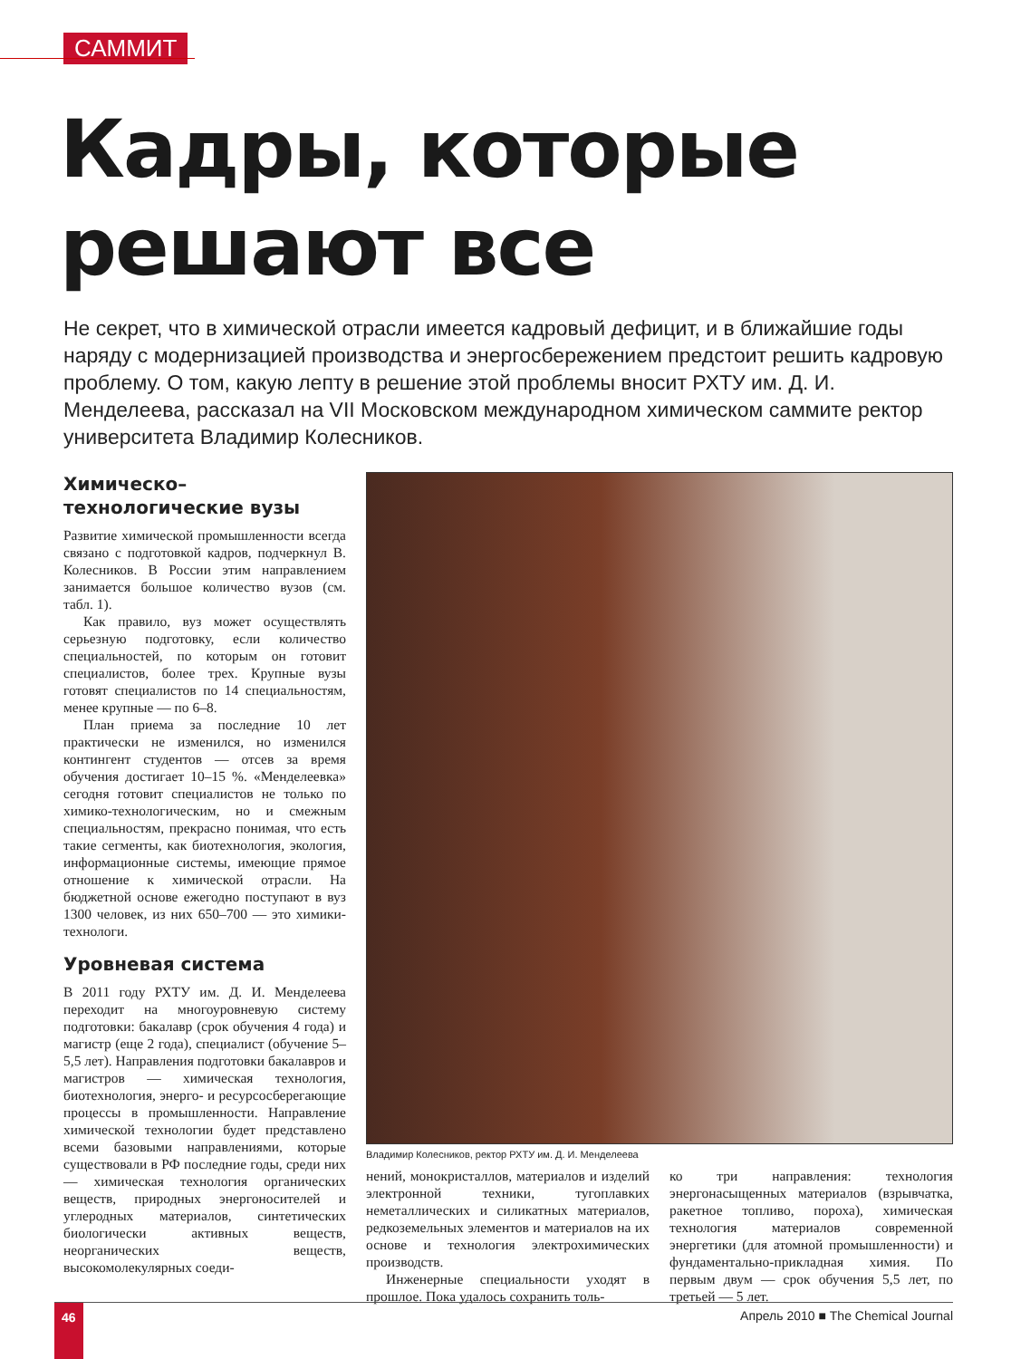САММИТ
Кадры, которые
решают все
Не секрет, что в химической отрасли имеется кадровый дефицит, и в ближайшие годы наряду с модернизацией производства и энергосбережением предстоит решить кадровую проблему. О том, какую лепту в решение этой проблемы вносит РХТУ им. Д. И. Менделеева, рассказал на VII Московском международном химическом саммите ректор университета Владимир Колесников.
Химическо–
технологические вузы
Развитие химической промышленности всегда связано с подготовкой кадров, подчеркнул В. Колесников. В России этим направлением занимается большое количество вузов (см. табл. 1).
Как правило, вуз может осуществлять серьезную подготовку, если количество специальностей, по которым он готовит специалистов, более трех. Крупные вузы готовят специалистов по 14 специальностям, менее крупные — по 6–8.
План приема за последние 10 лет практически не изменился, но изменился контингент студентов — отсев за время обучения достигает 10–15 %. «Менделеевка» сегодня готовит специалистов не только по химико-технологическим, но и смежным специальностям, прекрасно понимая, что есть такие сегменты, как биотехнология, экология, информационные системы, имеющие прямое отношение к химической отрасли. На бюджетной основе ежегодно поступают в вуз 1300 человек, из них 650–700 — это химики-технологи.
Уровневая система
В 2011 году РХТУ им. Д. И. Менделеева переходит на многоуровневую систему подготовки: бакалавр (срок обучения 4 года) и магистр (еще 2 года), специалист (обучение 5–5,5 лет). Направления подготовки бакалавров и магистров — химическая технология, биотехнология, энерго- и ресурсосберегающие процессы в промышленности. Направление химической технологии будет представлено всеми базовыми направлениями, которые существовали в РФ последние годы, среди них — химическая технология органических веществ, природных энергоносителей и углеродных материалов, синтетических биологически активных веществ, неорганических веществ, высокомолекулярных соеди-
Владимир Колесников, ректор РХТУ им. Д. И. Менделеева
нений, монокристаллов, материалов и изделий электронной техники, тугоплавких неметаллических и силикатных материалов, редкоземельных элементов и материалов на их основе и технология электрохимических производств.
Инженерные специальности уходят в прошлое. Пока удалось сохранить толь-
ко три направления: технология энергонасыщенных материалов (взрывчатка, ракетное топливо, пороха), химическая технология материалов современной энергетики (для атомной промышленности) и фундаментально-прикладная химия. По первым двум — срок обучения 5,5 лет, по третьей — 5 лет.
46 Апрель 2010 ■ The Chemical Journal